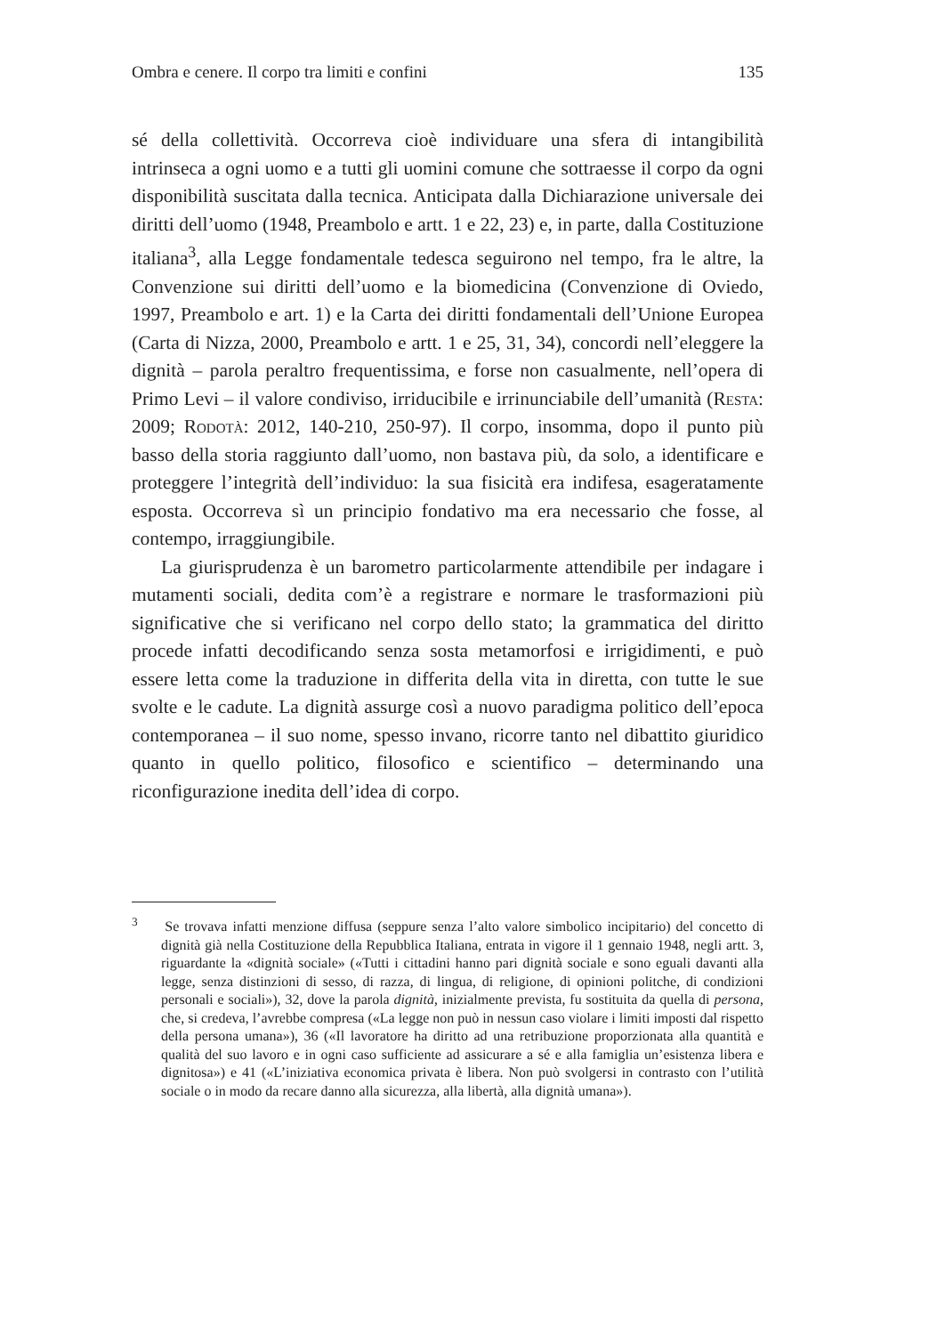Ombra e cenere. Il corpo tra limiti e confini 135
sé della collettività. Occorreva cioè individuare una sfera di intangibilità intrinseca a ogni uomo e a tutti gli uomini comune che sottraesse il corpo da ogni disponibilità suscitata dalla tecnica. Anticipata dalla Dichiarazione universale dei diritti dell’uomo (1948, Preambolo e artt. 1 e 22, 23) e, in parte, dalla Costituzione italiana<sup>3</sup>, alla Legge fondamentale tedesca seguirono nel tempo, fra le altre, la Convenzione sui diritti dell’uomo e la biomedicina (Convenzione di Oviedo, 1997, Preambolo e art. 1) e la Carta dei diritti fondamentali dell’Unione Europea (Carta di Nizza, 2000, Preambolo e artt. 1 e 25, 31, 34), concordi nell’eleggere la dignità – parola peraltro frequentissima, e forse non casualmente, nell’opera di Primo Levi – il valore condiviso, irriducibile e irrinunciabile dell’umanità (Resta: 2009; Rodotà: 2012, 140-210, 250-97). Il corpo, insomma, dopo il punto più basso della storia raggiunto dall’uomo, non bastava più, da solo, a identificare e proteggere l’integrità dell’individuo: la sua fisicità era indifesa, esageratamente esposta. Occorreva sì un principio fondativo ma era necessario che fosse, al contempo, irraggiungibile.
La giurisprudenza è un barometro particolarmente attendibile per indagare i mutamenti sociali, dedita com’è a registrare e normare le trasformazioni più significative che si verificano nel corpo dello stato; la grammatica del diritto procede infatti decodificando senza sosta metamorfosi e irrigidimenti, e può essere letta come la traduzione in differita della vita in diretta, con tutte le sue svolte e le cadute. La dignità assurge così a nuovo paradigma politico dell’epoca contemporanea – il suo nome, spesso invano, ricorre tanto nel dibattito giuridico quanto in quello politico, filosofico e scientifico – determinando una riconfigurazione inedita dell’idea di corpo.
<sup>3</sup> Se trovava infatti menzione diffusa (seppure senza l’alto valore simbolico incipitario) del concetto di dignità già nella Costituzione della Repubblica Italiana, entrata in vigore il 1 gennaio 1948, negli artt. 3, riguardante la «dignità sociale» («Tutti i cittadini hanno pari dignità sociale e sono eguali davanti alla legge, senza distinzioni di sesso, di razza, di lingua, di religione, di opinioni politche, di condizioni personali e sociali»), 32, dove la parola dignità, inizialmente prevista, fu sostituita da quella di persona, che, si credeva, l’avrebbe compresa («La legge non può in nessun caso violare i limiti imposti dal rispetto della persona umana»), 36 («Il lavoratore ha diritto ad una retribuzione proporzionata alla quantità e qualità del suo lavoro e in ogni caso sufficiente ad assicurare a sé e alla famiglia un’esistenza libera e dignitosa») e 41 («L’iniziativa economica privata è libera. Non può svolgersi in contrasto con l’utilità sociale o in modo da recare danno alla sicurezza, alla libertà, alla dignità umana»).